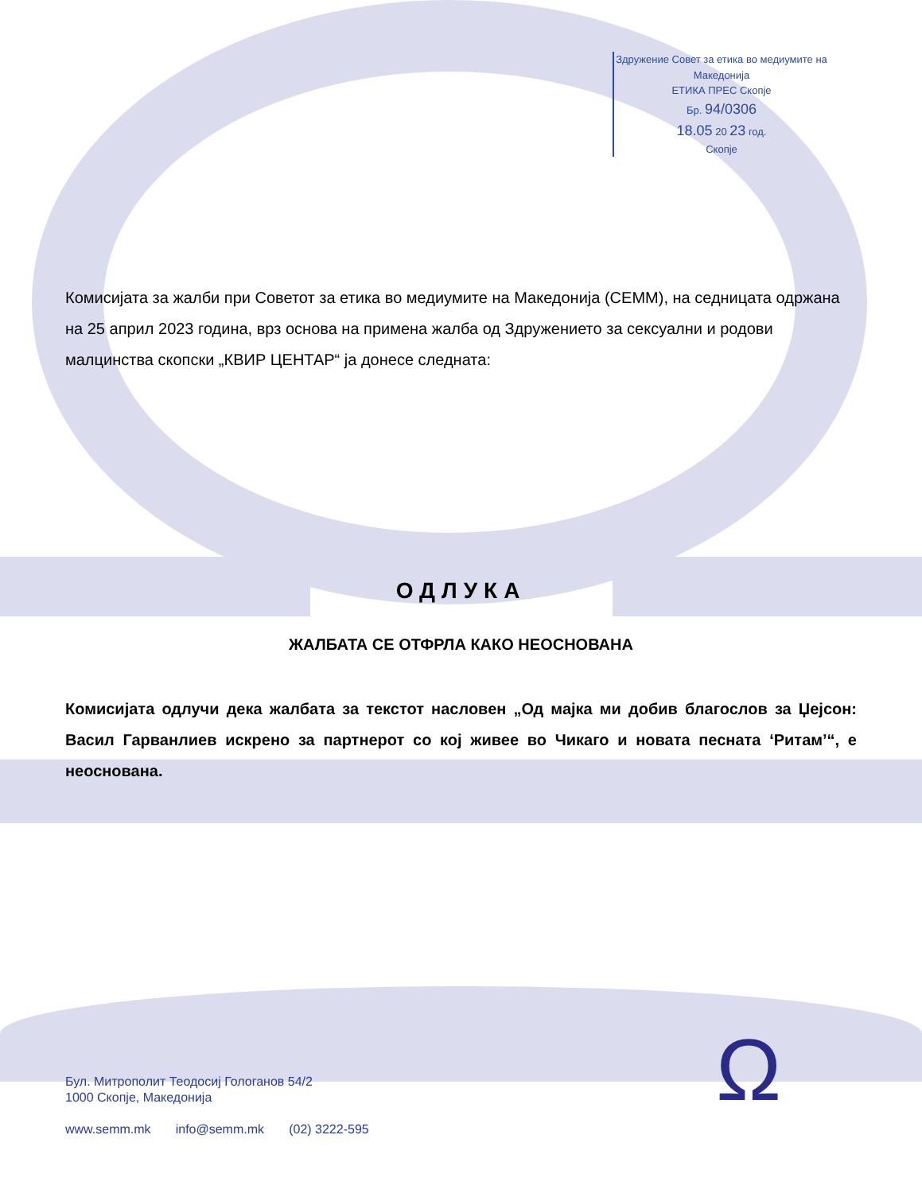Здружение Совет за етика во медиумите на Македонија
ЕТИКА ПРЕС Скопје
Бр. 94/0306
18.05 20 23 год.
Скопје
Комисијата за жалби при Советот за етика во медиумите на Македонија (СЕММ), на седницата одржана на 25 април 2023 година, врз основа на примена жалба од Здружението за сексуални и родови малцинства скопски „КВИР ЦЕНТАР“ ја донесе следната:
ОДЛУКА
ЖАЛБАТА СЕ ОТФРЛА КАКО НЕОСНОВАНА
Комисијата одлучи дека жалбата за текстот насловен „Од мајка ми добив благослов за Џејсон: Васил Гарванлиев искрено за партнерот со кој живее во Чикаго и новата песната ‘Ритам’“, е неоснована.
Бул. Митрополит Теодосиј Гологанов 54/2
1000 Скопје, Македонија
www.semm.mk info@semm.mk (02) 3222-595
Ω